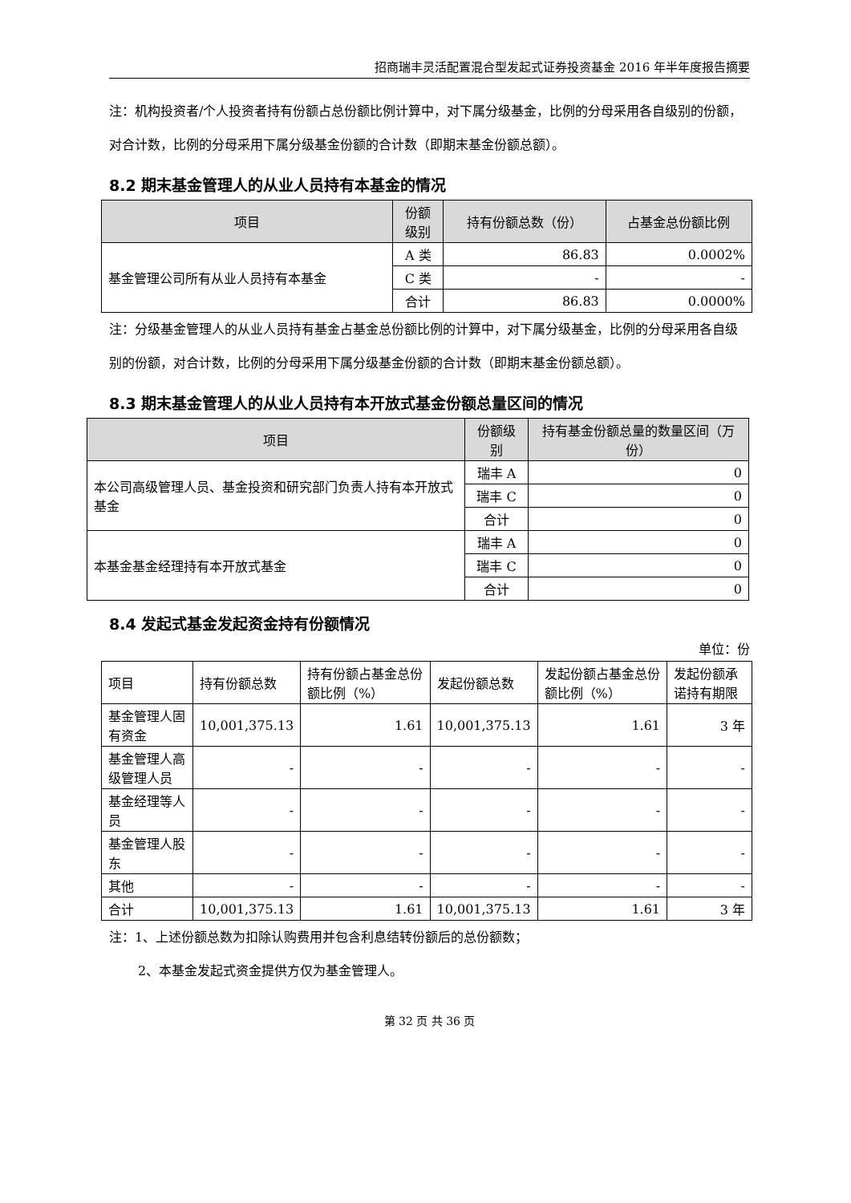招商瑞丰灵活配置混合型发起式证券投资基金 2016 年半年度报告摘要
注：机构投资者/个人投资者持有份额占总份额比例计算中，对下属分级基金，比例的分母采用各自级别的份额，对合计数，比例的分母采用下属分级基金份额的合计数（即期末基金份额总额）。
8.2 期末基金管理人的从业人员持有本基金的情况
| 项目 | 份额 级别 | 持有份额总数（份） | 占基金总份额比例 |
| --- | --- | --- | --- |
| 基金管理公司所有从业人员持有本基金 | A 类 | 86.83 | 0.0002% |
| | C 类 | - | - |
| | 合计 | 86.83 | 0.0000% |
注：分级基金管理人的从业人员持有基金占基金总份额比例的计算中，对下属分级基金，比例的分母采用各自级别的份额，对合计数，比例的分母采用下属分级基金份额的合计数（即期末基金份额总额）。
8.3 期末基金管理人的从业人员持有本开放式基金份额总量区间的情况
| 项目 | 份额级别 | 持有基金份额总量的数量区间（万份） |
| --- | --- | --- |
| 本公司高级管理人员、基金投资和研究部门负责人持有本开放式基金 | 瑞丰 A | 0 |
| | 瑞丰 C | 0 |
| | 合计 | 0 |
| 本基金基金经理持有本开放式基金 | 瑞丰 A | 0 |
| | 瑞丰 C | 0 |
| | 合计 | 0 |
8.4 发起式基金发起资金持有份额情况
单位：份
| 项目 | 持有份额总数 | 持有份额占基金总份额比例（%） | 发起份额总数 | 发起份额占基金总份额比例（%） | 发起份额承诺持有期限 |
| 基金管理人固有资金 | 10,001,375.13 | 1.61 | 10,001,375.13 | 1.61 | 3 年 |
| 基金管理人高级管理人员 | - | - | - | - | - |
| 基金经理等人员 | - | - | - | - | - |
| 基金管理人股东 | - | - | - | - | - |
| 其他 | - | - | - | - | - |
| 合计 | 10,001,375.13 | 1.61 | 10,001,375.13 | 1.61 | 3 年 |
注：1、上述份额总数为扣除认购费用并包含利息结转份额后的总份额数；
2、本基金发起式资金提供方仅为基金管理人。
第 32 页 共 36 页